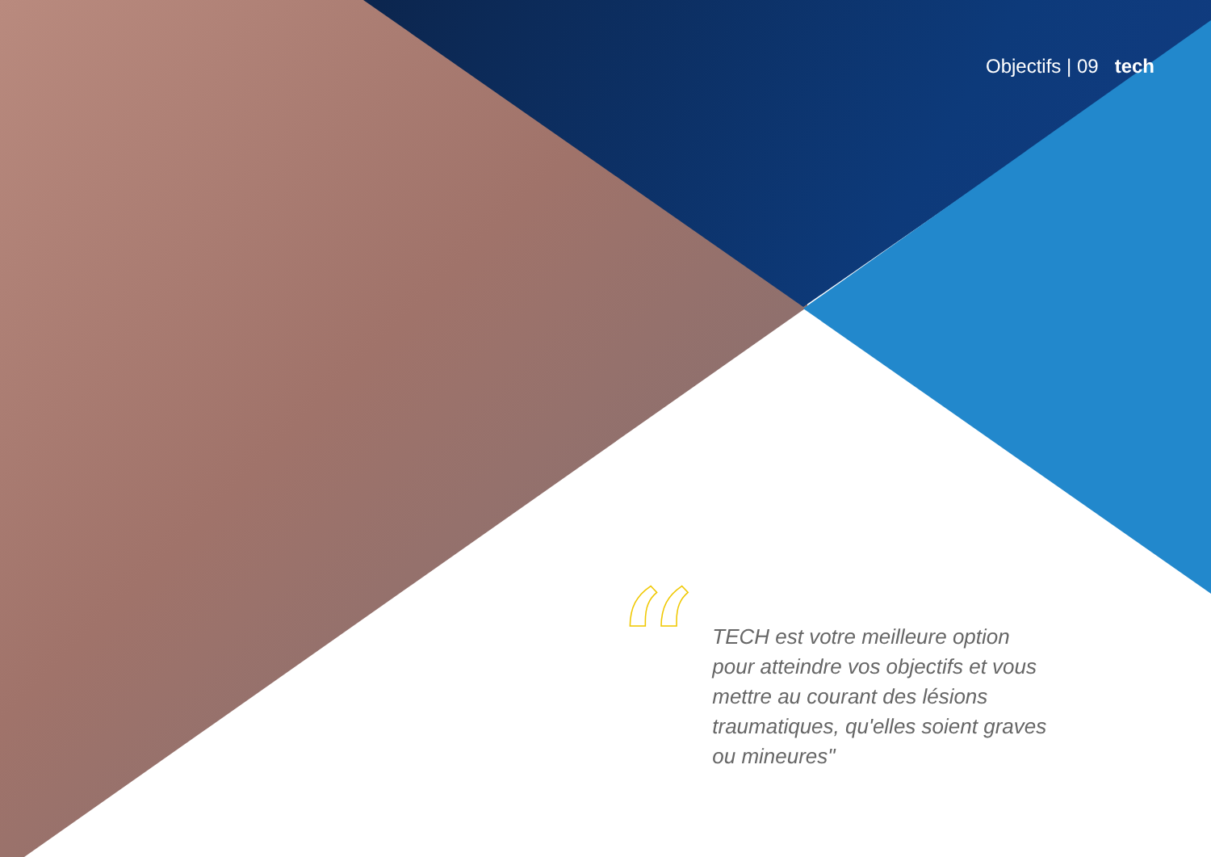Objectifs | 09 tech
“
TECH est votre meilleure option pour atteindre vos objectifs et vous mettre au courant des lésions traumatiques, qu'elles soient graves ou mineures"